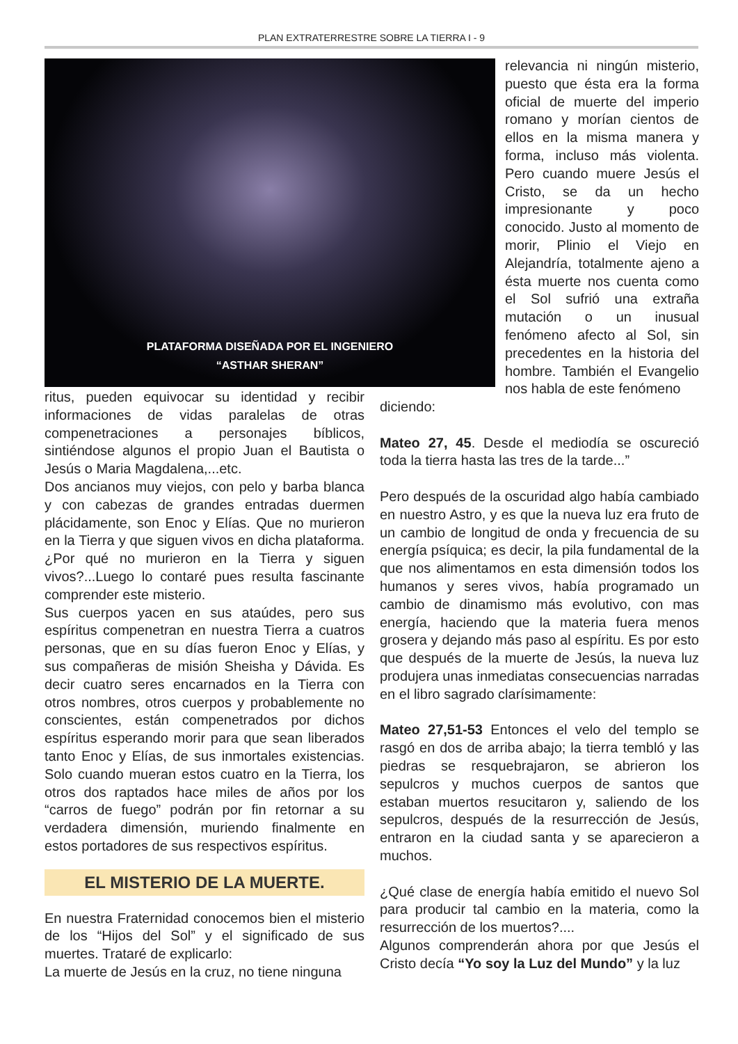PLAN EXTRATERRESTRE SOBRE LA TIERRA I - 9
PLATAFORMA DISEÑADA POR EL INGENIERO
“ASTHAR SHERAN”
relevancia ni ningún misterio, puesto que ésta era la forma oficial de muerte del imperio romano y morían cientos de ellos en la misma manera y forma, incluso más violenta. Pero cuando muere Jesús el Cristo, se da un hecho impresionante y poco conocido. Justo al momento de morir, Plinio el Viejo en Alejandría, totalmente ajeno a ésta muerte nos cuenta como el Sol sufrió una extraña mutación o un inusual fenómeno afecto al Sol, sin precedentes en la historia del hombre. También el Evangelio nos habla de este fenómeno
ritus, pueden equivocar su identidad y recibir informaciones de vidas paralelas de otras compenetraciones a personajes bíblicos, sintiéndose algunos el propio Juan el Bautista o Jesús o Maria Magdalena,...etc.
Dos ancianos muy viejos, con pelo y barba blanca y con cabezas de grandes entradas duermen plácidamente, son Enoc y Elías. Que no murieron en la Tierra y que siguen vivos en dicha plataforma. ¿Por qué no murieron en la Tierra y siguen vivos?...Luego lo contaré pues resulta fascinante comprender este misterio.
Sus cuerpos yacen en sus ataúdes, pero sus espíritus compenetran en nuestra Tierra a cuatros personas, que en su días fueron Enoc y Elías, y sus compañeras de misión Sheisha y Dávida. Es decir cuatro seres encarnados en la Tierra con otros nombres, otros cuerpos y probablemente no conscientes, están compenetrados por dichos espíritus esperando morir para que sean liberados tanto Enoc y Elías, de sus inmortales existencias. Solo cuando mueran estos cuatro en la Tierra, los otros dos raptados hace miles de años por los “carros de fuego” podrán por fin retornar a su verdadera dimensión, muriendo finalmente en estos portadores de sus respectivos espíritus.
EL MISTERIO DE LA MUERTE.
En nuestra Fraternidad conocemos bien el misterio de los “Hijos del Sol” y el significado de sus muertes. Trataré de explicarlo:
La muerte de Jesús en la cruz, no tiene ninguna
diciendo:
Mateo 27, 45. Desde el mediodía se oscureció toda la tierra hasta las tres de la tarde...”
Pero después de la oscuridad algo había cambiado en nuestro Astro, y es que la nueva luz era fruto de un cambio de longitud de onda y frecuencia de su energía psíquica; es decir, la pila fundamental de la que nos alimentamos en esta dimensión todos los humanos y seres vivos, había programado un cambio de dinamismo más evolutivo, con mas energía, haciendo que la materia fuera menos grosera y dejando más paso al espíritu. Es por esto que después de la muerte de Jesús, la nueva luz produjera unas inmediatas consecuencias narradas en el libro sagrado clarísimamente:
Mateo 27,51-53 Entonces el velo del templo se rasgó en dos de arriba abajo; la tierra tembló y las piedras se resquebrajaron, se abrieron los sepulcros y muchos cuerpos de santos que estaban muertos resucitaron y, saliendo de los sepulcros, después de la resurrección de Jesús, entraron en la ciudad santa y se aparecieron a muchos.
¿Qué clase de energía había emitido el nuevo Sol para producir tal cambio en la materia, como la resurrección de los muertos?....
Algunos comprenderán ahora por que Jesús el Cristo decía “Yo soy la Luz del Mundo” y la luz